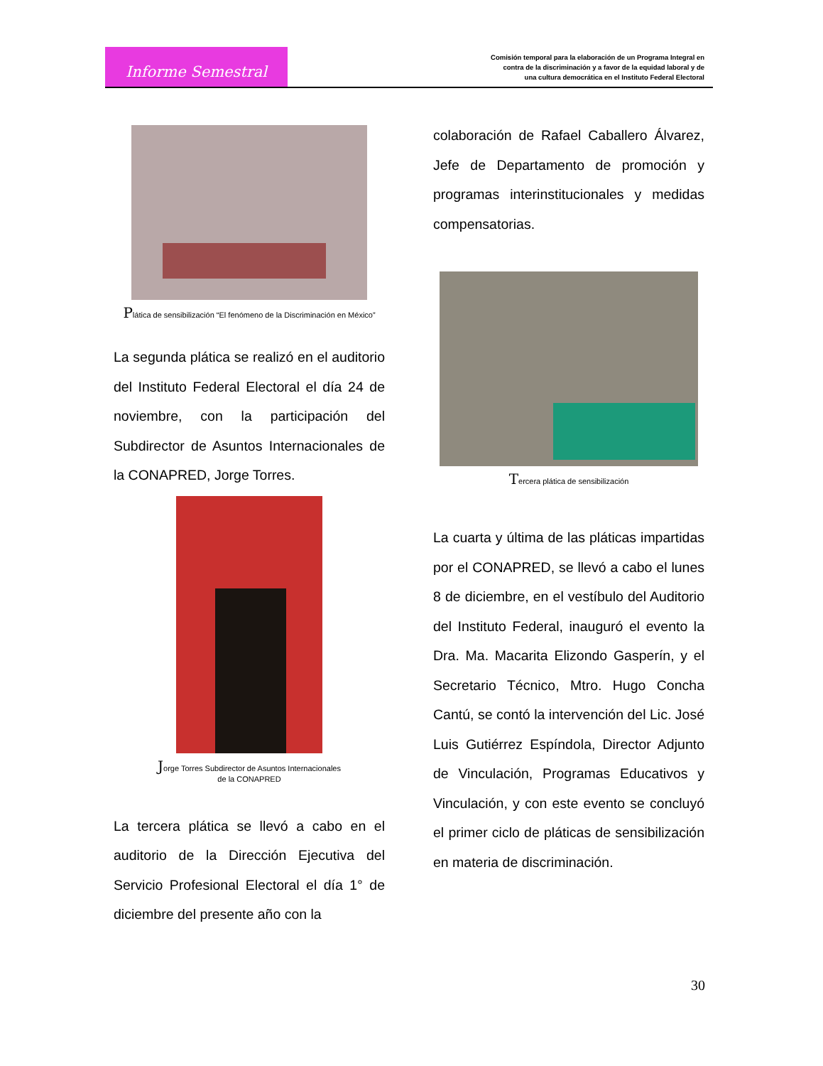Informe Semestral
Comisión temporal para la elaboración de un Programa Integral en
contra de la discriminación y a favor de la equidad laboral y de
una cultura democrática en el Instituto Federal Electoral
Plática de sensibilización “El fenómeno de la Discriminación en México”
La segunda plática se realizó en el auditorio del Instituto Federal Electoral el día 24 de noviembre, con la participación del Subdirector de Asuntos Internacionales de la CONAPRED, Jorge Torres.
Jorge Torres Subdirector de Asuntos Internacionales
de la CONAPRED
La tercera plática se llevó a cabo en el auditorio de la Dirección Ejecutiva del Servicio Profesional Electoral el día 1° de diciembre del presente año con la
colaboración de Rafael Caballero Álvarez, Jefe de Departamento de promoción y programas interinstitucionales y medidas compensatorias.
Tercera plática de sensibilización
La cuarta y última de las pláticas impartidas por el CONAPRED, se llevó a cabo el lunes 8 de diciembre, en el vestíbulo del Auditorio del Instituto Federal, inauguró el evento la Dra. Ma. Macarita Elizondo Gasperín, y el Secretario Técnico, Mtro. Hugo Concha Cantú, se contó la intervención del Lic. José Luis Gutiérrez Espíndola, Director Adjunto de Vinculación, Programas Educativos y Vinculación, y con este evento se concluyó el primer ciclo de pláticas de sensibilización en materia de discriminación.
30